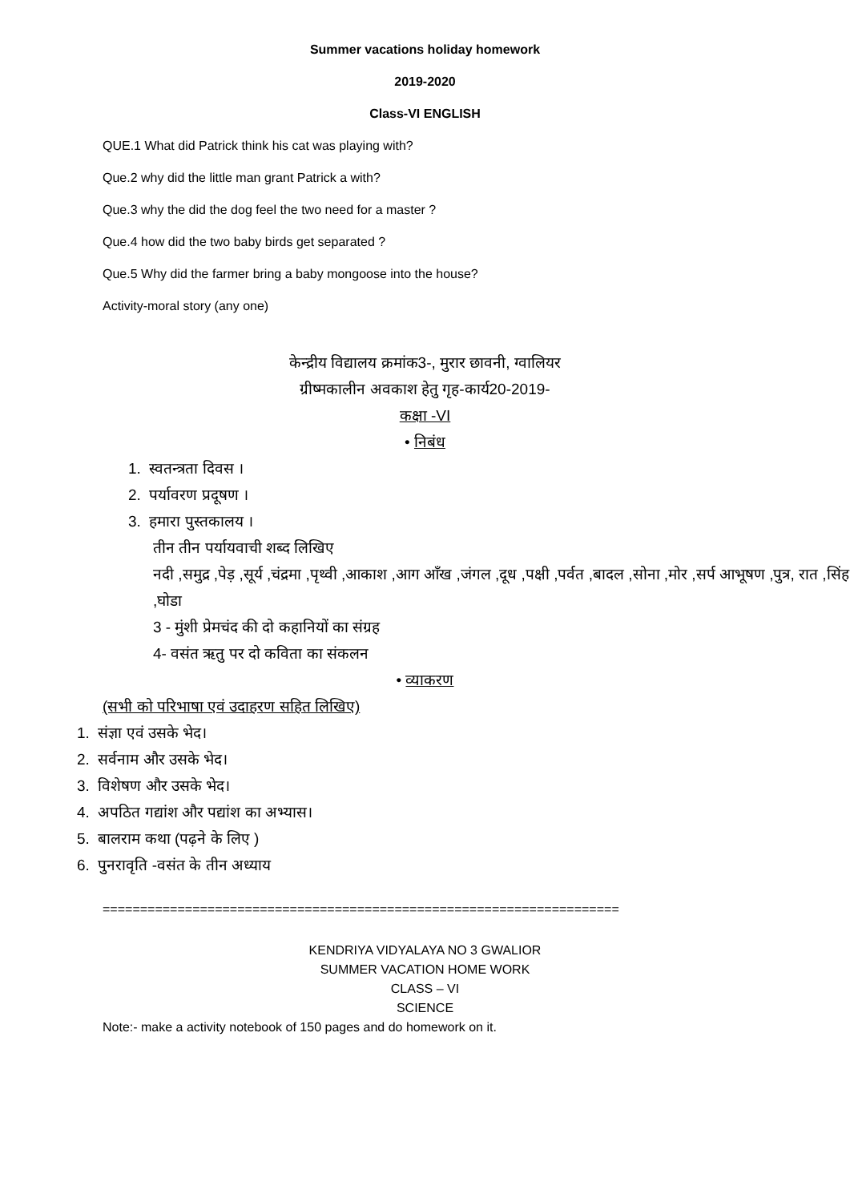Summer vacations holiday homework
2019-2020
Class-VI ENGLISH
QUE.1 What did Patrick think his cat was playing with?
Que.2 why did the little man grant Patrick a with?
Que.3 why the did the dog feel the two need for a master ?
Que.4 how did the two baby birds get separated ?
Que.5 Why did the farmer bring a baby mongoose into the house?
Activity-moral story (any one)
केन्द्रीय विद्यालय क्रमांक3-, मुरार छावनी, ग्वालियर
ग्रीष्मकालीन अवकाश हेतु गृह-कार्य20-2019-
कक्षा -VI
• निबंध
1. स्वतन्त्रता दिवस ।
2. पर्यावरण प्रदूषण ।
3. हमारा पुस्तकालय ।
तीन तीन पर्यायवाची शब्द लिखिए
नदी ,समुद्र ,पेड़ ,सूर्य ,चंद्रमा ,पृथ्वी ,आकाश ,आग आँख ,जंगल ,दूध ,पक्षी ,पर्वत ,बादल ,सोना ,मोर ,सर्प आभूषण ,पुत्र, रात ,सिंह ,घोडा
3 - मुंशी प्रेमचंद की दो कहानियों का संग्रह
4- वसंत ऋतु पर दो कविता का संकलन
• व्याकरण
(सभी को परिभाषा एवं उदाहरण सहित लिखिए)
1. संज्ञा एवं उसके भेद।
2. सर्वनाम और उसके भेद।
3. विशेषण और उसके भेद।
4. अपठित गद्यांश और पद्यांश का अभ्यास।
5. बालराम कथा (पढ़ने के लिए )
6. पुनरावृति -वसंत के तीन अध्याय
=====================================================================
KENDRIYA VIDYALAYA NO 3 GWALIOR
SUMMER VACATION HOME WORK
CLASS – VI
SCIENCE
Note:- make a activity notebook of 150 pages and do homework on it.